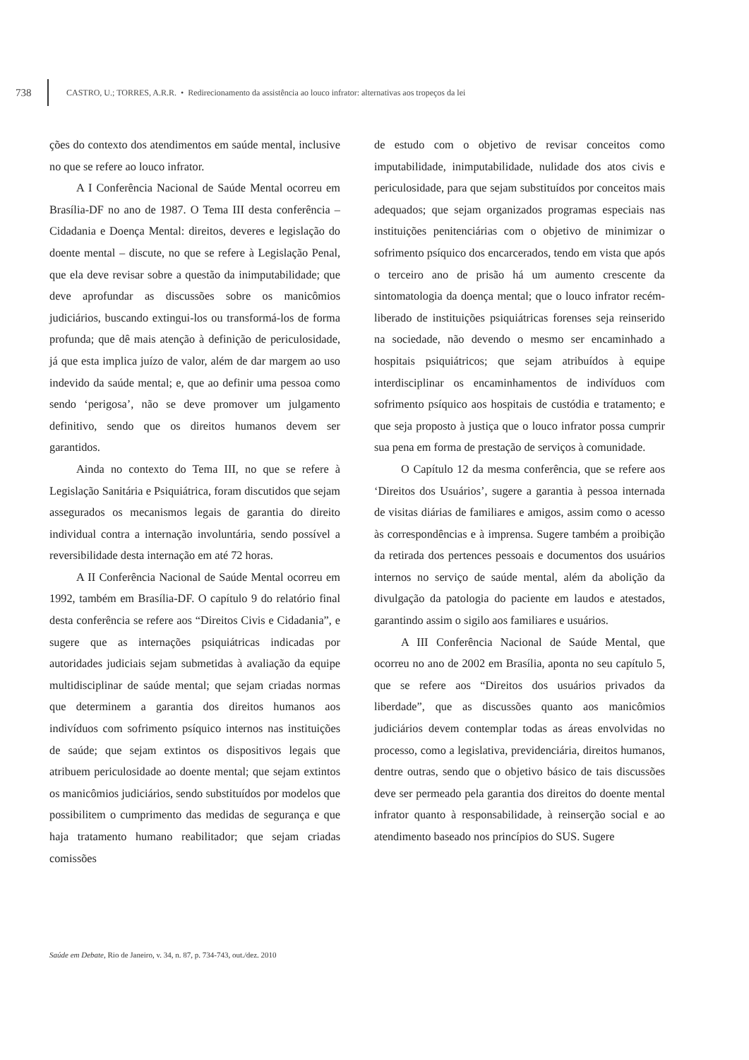738 CASTRO, U.; TORRES, A.R.R. • Redirecionamento da assistência ao louco infrator: alternativas aos tropeços da lei
ções do contexto dos atendimentos em saúde mental, inclusive no que se refere ao louco infrator.
A I Conferência Nacional de Saúde Mental ocorreu em Brasília-DF no ano de 1987. O Tema III desta conferência – Cidadania e Doença Mental: direitos, deveres e legislação do doente mental – discute, no que se refere à Legislação Penal, que ela deve revisar sobre a questão da inimputabilidade; que deve aprofundar as discussões sobre os manicômios judiciários, buscando extingui-los ou transformá-los de forma profunda; que dê mais atenção à definição de periculosidade, já que esta implica juízo de valor, além de dar margem ao uso indevido da saúde mental; e, que ao definir uma pessoa como sendo ‘perigosa’, não se deve promover um julgamento definitivo, sendo que os direitos humanos devem ser garantidos.
Ainda no contexto do Tema III, no que se refere à Legislação Sanitária e Psiquiátrica, foram discutidos que sejam assegurados os mecanismos legais de garantia do direito individual contra a internação involuntária, sendo possível a reversibilidade desta internação em até 72 horas.
A II Conferência Nacional de Saúde Mental ocorreu em 1992, também em Brasília-DF. O capítulo 9 do relatório final desta conferência se refere aos “Direitos Civis e Cidadania”, e sugere que as internações psiquiátricas indicadas por autoridades judiciais sejam submetidas à avaliação da equipe multidisciplinar de saúde mental; que sejam criadas normas que determinem a garantia dos direitos humanos aos indivíduos com sofrimento psíquico internos nas instituições de saúde; que sejam extintos os dispositivos legais que atribuem periculosidade ao doente mental; que sejam extintos os manicômios judiciários, sendo substituídos por modelos que possibilitem o cumprimento das medidas de segurança e que haja tratamento humano reabilitador; que sejam criadas comissões
de estudo com o objetivo de revisar conceitos como imputabilidade, inimputabilidade, nulidade dos atos civis e periculosidade, para que sejam substituídos por conceitos mais adequados; que sejam organizados programas especiais nas instituições penitenciárias com o objetivo de minimizar o sofrimento psíquico dos encarcerados, tendo em vista que após o terceiro ano de prisão há um aumento crescente da sintomatologia da doença mental; que o louco infrator recém-liberado de instituições psiquiátricas forenses seja reinserido na sociedade, não devendo o mesmo ser encaminhado a hospitais psiquiátricos; que sejam atribuídos à equipe interdisciplinar os encaminhamentos de indivíduos com sofrimento psíquico aos hospitais de custódia e tratamento; e que seja proposto à justiça que o louco infrator possa cumprir sua pena em forma de prestação de serviços à comunidade.
O Capítulo 12 da mesma conferência, que se refere aos ‘Direitos dos Usuários’, sugere a garantia à pessoa internada de visitas diárias de familiares e amigos, assim como o acesso às correspondências e à imprensa. Sugere também a proibição da retirada dos pertences pessoais e documentos dos usuários internos no serviço de saúde mental, além da abolição da divulgação da patologia do paciente em laudos e atestados, garantindo assim o sigilo aos familiares e usuários.
A III Conferência Nacional de Saúde Mental, que ocorreu no ano de 2002 em Brasília, aponta no seu capítulo 5, que se refere aos “Direitos dos usuários privados da liberdade”, que as discussões quanto aos manicômios judiciários devem contemplar todas as áreas envolvidas no processo, como a legislativa, previdenciária, direitos humanos, dentre outras, sendo que o objetivo básico de tais discussões deve ser permeado pela garantia dos direitos do doente mental infrator quanto à responsabilidade, à reinserção social e ao atendimento baseado nos princípios do SUS. Sugere
Saúde em Debate, Rio de Janeiro, v. 34, n. 87, p. 734-743, out./dez. 2010